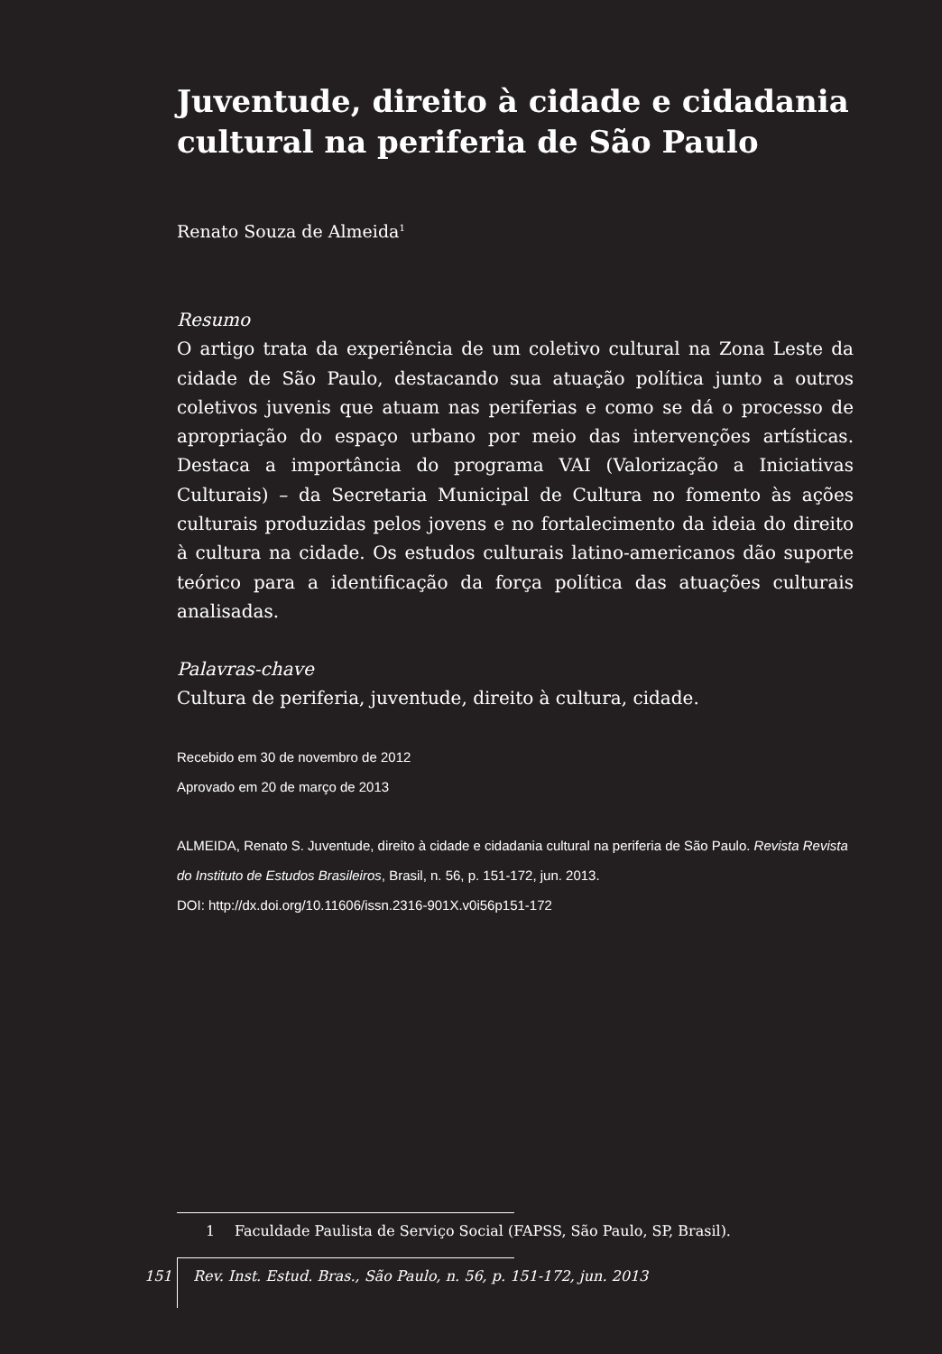Juventude, direito à cidade e cidadania cultural na periferia de São Paulo
Renato Souza de Almeida<sup>1</sup>
Resumo
O artigo trata da experiência de um coletivo cultural na Zona Leste da cidade de São Paulo, destacando sua atuação política junto a outros coletivos juvenis que atuam nas periferias e como se dá o processo de apropriação do espaço urbano por meio das intervenções artísticas. Destaca a importância do programa VAI (Valorização a Iniciativas Culturais) – da Secretaria Municipal de Cultura no fomento às ações culturais produzidas pelos jovens e no fortalecimento da ideia do direito à cultura na cidade. Os estudos culturais latino-americanos dão suporte teórico para a identificação da força política das atuações culturais analisadas.
Palavras-chave
Cultura de periferia, juventude, direito à cultura, cidade.
Recebido em 30 de novembro de 2012
Aprovado em 20 de março de 2013
ALMEIDA, Renato S. Juventude, direito à cidade e cidadania cultural na periferia de São Paulo. Revista Revista do Instituto de Estudos Brasileiros, Brasil, n. 56, p. 151-172, jun. 2013.
DOI: http://dx.doi.org/10.11606/issn.2316-901X.v0i56p151-172
1 Faculdade Paulista de Serviço Social (FAPSS, São Paulo, SP, Brasil).
151 Rev. Inst. Estud. Bras., São Paulo, n. 56, p. 151-172, jun. 2013